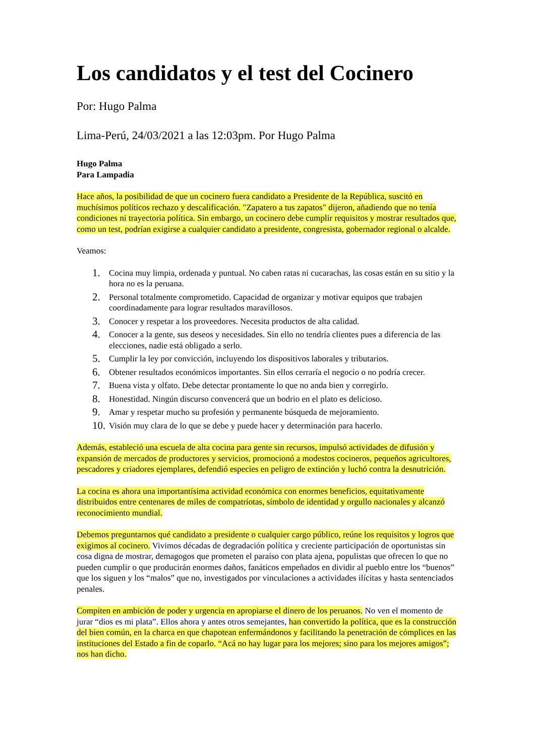Los candidatos y el test del Cocinero
Por: Hugo Palma
Lima-Perú, 24/03/2021 a las 12:03pm. Por Hugo Palma
Hugo Palma
Para Lampadia
Hace años, la posibilidad de que un cocinero fuera candidato a Presidente de la República, suscitó en muchísimos políticos rechazo y descalificación. "Zapatero a tus zapatos" dijeron, añadiendo que no tenía condiciones ni trayectoria política. Sin embargo, un cocinero debe cumplir requisitos y mostrar resultados que, como un test, podrían exigirse a cualquier candidato a presidente, congresista, gobernador regional o alcalde.
Veamos:
1. Cocina muy limpia, ordenada y puntual. No caben ratas ni cucarachas, las cosas están en su sitio y la hora no es la peruana.
2. Personal totalmente comprometido. Capacidad de organizar y motivar equipos que trabajen coordinadamente para lograr resultados maravillosos.
3. Conocer y respetar a los proveedores. Necesita productos de alta calidad.
4. Conocer a la gente, sus deseos y necesidades. Sin ello no tendría clientes pues a diferencia de las elecciones, nadie está obligado a serlo.
5. Cumplir la ley por convicción, incluyendo los dispositivos laborales y tributarios.
6. Obtener resultados económicos importantes. Sin ellos cerraría el negocio o no podría crecer.
7. Buena vista y olfato. Debe detectar prontamente lo que no anda bien y corregirlo.
8. Honestidad. Ningún discurso convencerá que un bodrio en el plato es delicioso.
9. Amar y respetar mucho su profesión y permanente búsqueda de mejoramiento.
10. Visión muy clara de lo que se debe y puede hacer y determinación para hacerlo.
Además, estableció una escuela de alta cocina para gente sin recursos, impulsó actividades de difusión y expansión de mercados de productores y servicios, promocionó a modestos cocineros, pequeños agricultores, pescadores y criadores ejemplares, defendió especies en peligro de extinción y luchó contra la desnutrición.
La cocina es ahora una importantísima actividad económica con enormes beneficios, equitativamente distribuidos entre centenares de miles de compatriotas, símbolo de identidad y orgullo nacionales y alcanzó reconocimiento mundial.
Debemos preguntarnos qué candidato a presidente o cualquier cargo público, reúne los requisitos y logros que exigimos al cocinero. Vivimos décadas de degradación política y creciente participación de oportunistas sin cosa digna de mostrar, demagogos que prometen el paraíso con plata ajena, populistas que ofrecen lo que no pueden cumplir o que producirán enormes daños, fanáticos empeñados en dividir al pueblo entre los “buenos” que los siguen y los “malos” que no, investigados por vinculaciones a actividades ilícitas y hasta sentenciados penales.
Compiten en ambición de poder y urgencia en apropiarse el dinero de los peruanos. No ven el momento de jurar “dios es mi plata”. Ellos ahora y antes otros semejantes, han convertido la política, que es la construcción del bien común, en la charca en que chapotean enfermándonos y facilitando la penetración de cómplices en las instituciones del Estado a fin de coparlo. “Acá no hay lugar para los mejores; sino para los mejores amigos”; nos han dicho.